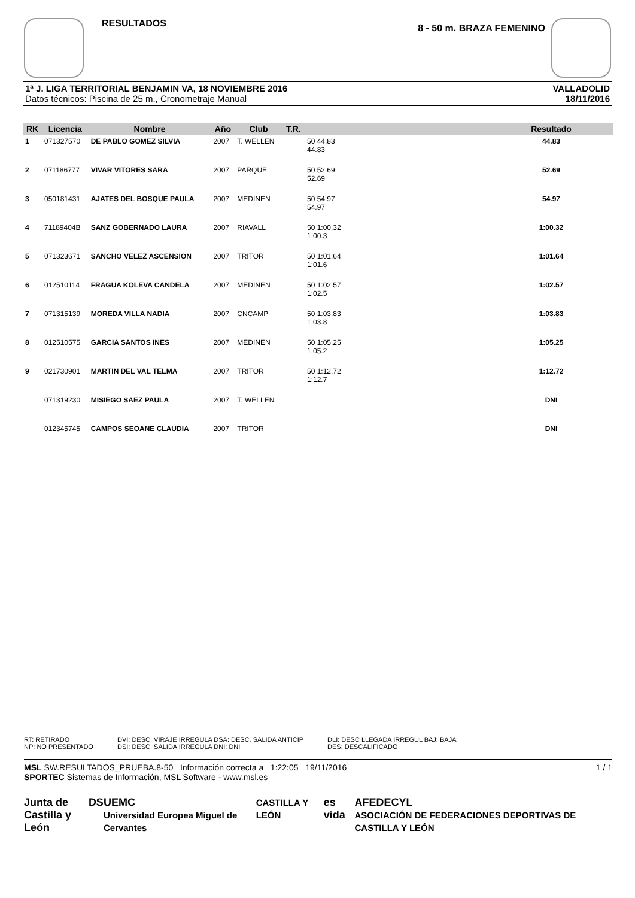RESULTADOS
8 - 50 m. BRAZA FEMENINO
1ª J. LIGA TERRITORIAL BENJAMIN VA, 18 NOVIEMBRE 2016
Datos técnicos: Piscina de 25 m., Cronometraje Manual
VALLADOLID
18/11/2016
| RK | Licencia | Nombre | Año | Club | T.R. | | Resultado |
| --- | --- | --- | --- | --- | --- | --- | --- |
| 1 | 071327570 | DE PABLO GOMEZ SILVIA | 2007 | T. WELLEN | | 50 44.83 44.83 | 44.83 |
| 2 | 071186777 | VIVAR VITORES SARA | 2007 | PARQUE | | 50 52.69 52.69 | 52.69 |
| 3 | 050181431 | AJATES DEL BOSQUE PAULA | 2007 | MEDINEN | | 50 54.97 54.97 | 54.97 |
| 4 | 71189404B | SANZ GOBERNADO LAURA | 2007 | RIAVALL | | 50 1:00.32 1:00.3 | 1:00.32 |
| 5 | 071323671 | SANCHO VELEZ ASCENSION | 2007 | TRITOR | | 50 1:01.64 1:01.6 | 1:01.64 |
| 6 | 012510114 | FRAGUA KOLEVA CANDELA | 2007 | MEDINEN | | 50 1:02.57 1:02.5 | 1:02.57 |
| 7 | 071315139 | MOREDA VILLA NADIA | 2007 | CNCAMP | | 50 1:03.83 1:03.8 | 1:03.83 |
| 8 | 012510575 | GARCIA SANTOS INES | 2007 | MEDINEN | | 50 1:05.25 1:05.2 | 1:05.25 |
| 9 | 021730901 | MARTIN DEL VAL TELMA | 2007 | TRITOR | | 50 1:12.72 1:12.7 | 1:12.72 |
| | 071319230 | MISIEGO SAEZ PAULA | 2007 | T. WELLEN | | | DNI |
| | 012345745 | CAMPOS SEOANE CLAUDIA | 2007 | TRITOR | | | DNI |
RT: RETIRADO
NP: NO PRESENTADO
DVI: DESC. VIRAJE IRREGULA DSA: DESC. SALIDA ANTICIP
DSI: DESC. SALIDA IRREGULA DNI: DNI
DLI: DESC LLEGADA IRREGUL BAJ: BAJA
DES: DESCALIFICADO
MSL SW.RESULTADOS_PRUEBA.8-50 Información correcta a 1:22:05 19/11/2016 1 / 1
SPORTEC Sistemas de Información, MSL Software - www.msl.es
Junta de
Castilla y León DS UEMC
Universidad Europea Miguel de Cervantes CASTILLA Y LEÓN es vida AFEDECYL
ASOCIACIÓN DE FEDERACIONES DEPORTIVAS DE CASTILLA Y LEÓN